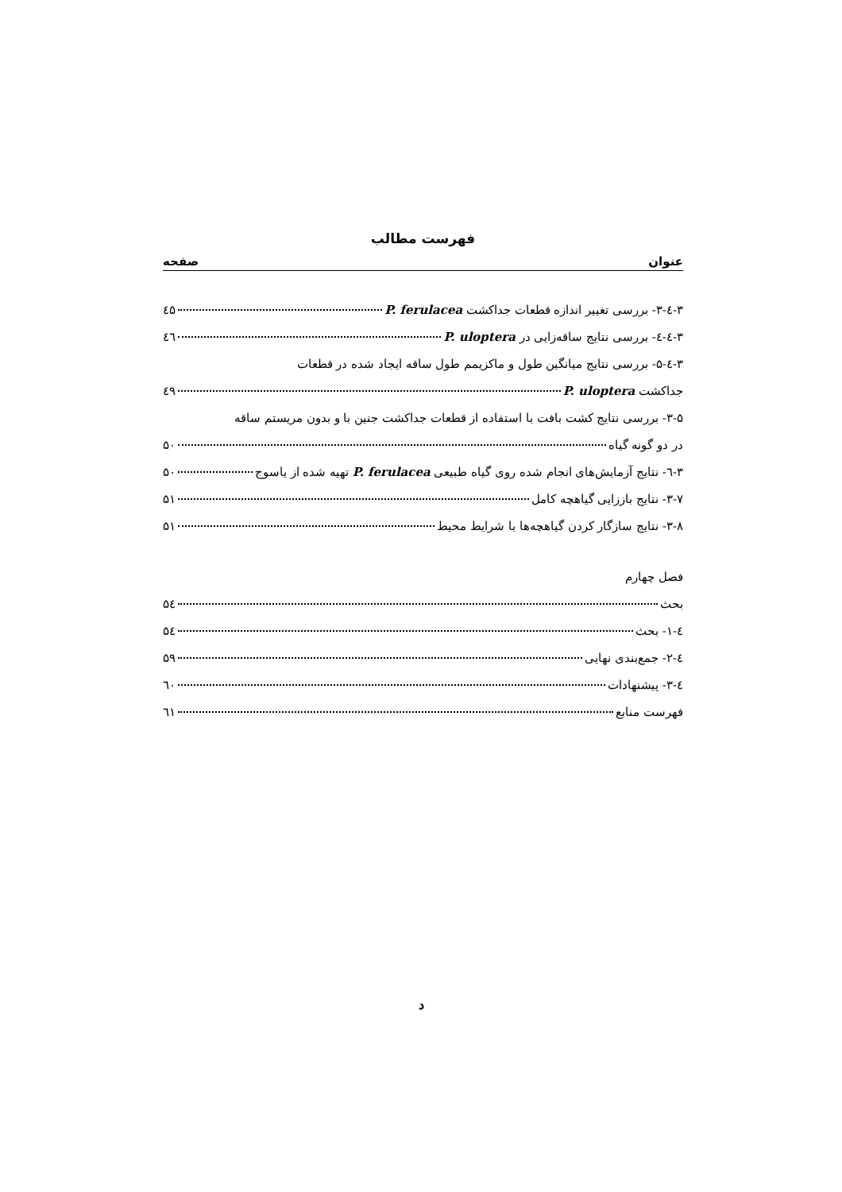فهرست مطالب
عنوان صفحه
۳-٤-۳- بررسی تغییر اندازه قطعات جداکشت P. ferulacea ٤۵
۳-٤-٤- بررسی نتایج ساقه‌زایی در P. uloptera ٤٦
۳-٤-۵- بررسی نتایج میانگین طول و ماکزیمم طول ساقه ایجاد شده در قطعات
جداکشت P. uloptera ٤۹
۳-۵- بررسی نتایج کشت بافت با استفاده از قطعات جداکشت جنین با و بدون مریستم ساقه
در دو گونه گیاه ۵۰
۳-٦- نتایج آزمایش‌های انجام شده روی گیاه طبیعی P. ferulacea تهیه شده از یاسوج ۵۰
۳-۷- نتایج باززایی گیاهچه کامل ۵۱
۳-۸- نتایج سازگار کردن گیاهچه‌ها با شرایط محیط ۵۱
فصل چهارم
بحث ۵٤
٤-۱- بحث ۵٤
٤-۲- جمع‌بندی نهایی ۵۹
٤-۳- پیشنهادات ٦۰
فهرست منابع ٦۱
د